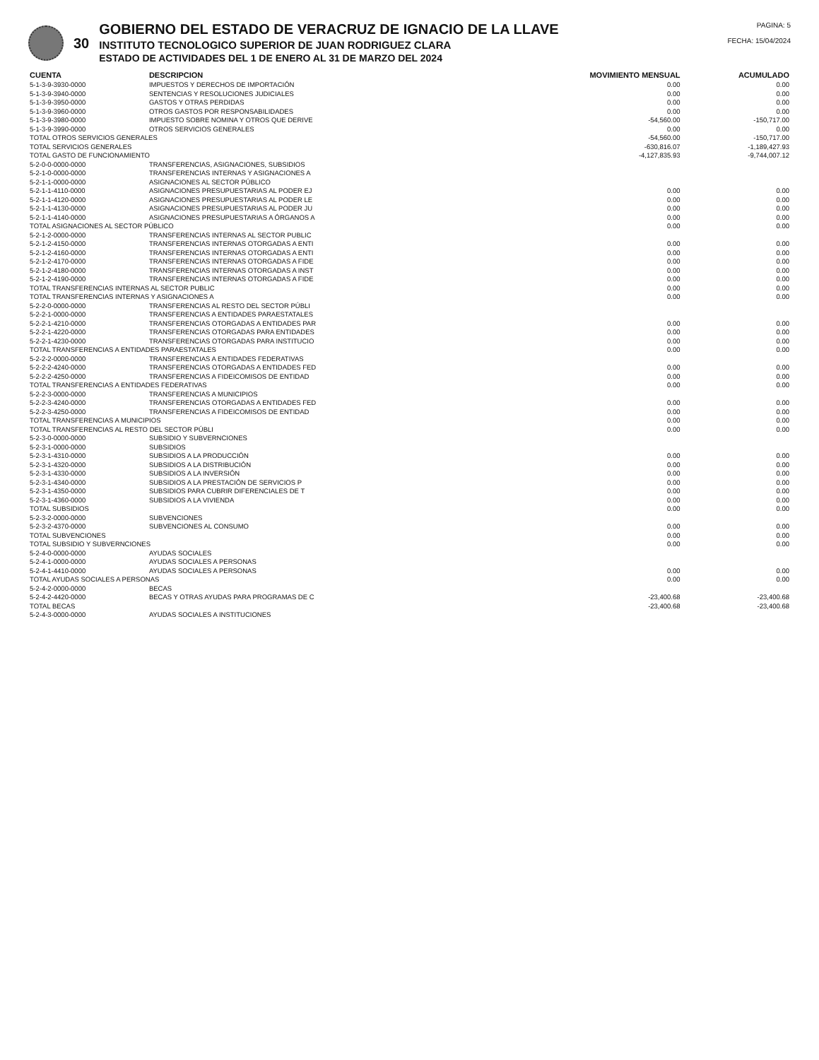30
GOBIERNO DEL ESTADO DE VERACRUZ DE IGNACIO DE LA LLAVE
INSTITUTO TECNOLOGICO SUPERIOR DE JUAN RODRIGUEZ CLARA
ESTADO DE ACTIVIDADES DEL 1 DE ENERO AL 31 DE MARZO DEL 2024
PAGINA: 5
FECHA: 15/04/2024
| CUENTA | DESCRIPCION | MOVIMIENTO MENSUAL | ACUMULADO |
| --- | --- | --- | --- |
| 5-1-3-9-3930-0000 | IMPUESTOS Y DERECHOS DE IMPORTACIÓN | 0.00 | 0.00 |
| 5-1-3-9-3940-0000 | SENTENCIAS Y RESOLUCIONES JUDICIALES | 0.00 | 0.00 |
| 5-1-3-9-3950-0000 | GASTOS Y OTRAS PERDIDAS | 0.00 | 0.00 |
| 5-1-3-9-3960-0000 | OTROS GASTOS POR RESPONSABILIDADES | 0.00 | 0.00 |
| 5-1-3-9-3980-0000 | IMPUESTO SOBRE NOMINA Y OTROS QUE DERIVE | -54,560.00 | -150,717.00 |
| 5-1-3-9-3990-0000 | OTROS SERVICIOS GENERALES | 0.00 | 0.00 |
| TOTAL OTROS SERVICIOS GENERALES | | -54,560.00 | -150,717.00 |
| TOTAL SERVICIOS GENERALES | | -630,816.07 | -1,189,427.93 |
| TOTAL GASTO DE FUNCIONAMIENTO | | -4,127,835.93 | -9,744,007.12 |
| 5-2-0-0-0000-0000 | TRANSFERENCIAS, ASIGNACIONES, SUBSIDIOS | | |
| 5-2-1-0-0000-0000 | TRANSFERENCIAS INTERNAS Y ASIGNACIONES A | | |
| 5-2-1-1-0000-0000 | ASIGNACIONES AL SECTOR PÚBLICO | | |
| 5-2-1-1-4110-0000 | ASIGNACIONES PRESUPUESTARIAS AL PODER EJ | 0.00 | 0.00 |
| 5-2-1-1-4120-0000 | ASIGNACIONES PRESUPUESTARIAS AL PODER LE | 0.00 | 0.00 |
| 5-2-1-1-4130-0000 | ASIGNACIONES PRESUPUESTARIAS AL PODER JU | 0.00 | 0.00 |
| 5-2-1-1-4140-0000 | ASIGNACIONES PRESUPUESTARIAS A ÓRGANOS A | 0.00 | 0.00 |
| TOTAL ASIGNACIONES AL SECTOR PÚBLICO | | 0.00 | 0.00 |
| 5-2-1-2-0000-0000 | TRANSFERENCIAS INTERNAS AL SECTOR PUBLIC | | |
| 5-2-1-2-4150-0000 | TRANSFERENCIAS INTERNAS OTORGADAS A ENTI | 0.00 | 0.00 |
| 5-2-1-2-4160-0000 | TRANSFERENCIAS INTERNAS OTORGADAS A ENTI | 0.00 | 0.00 |
| 5-2-1-2-4170-0000 | TRANSFERENCIAS INTERNAS OTORGADAS A FIDE | 0.00 | 0.00 |
| 5-2-1-2-4180-0000 | TRANSFERENCIAS INTERNAS OTORGADAS A INST | 0.00 | 0.00 |
| 5-2-1-2-4190-0000 | TRANSFERENCIAS INTERNAS OTORGADAS A FIDE | 0.00 | 0.00 |
| TOTAL TRANSFERENCIAS INTERNAS AL SECTOR PUBLIC | | 0.00 | 0.00 |
| TOTAL TRANSFERENCIAS INTERNAS Y ASIGNACIONES A | | 0.00 | 0.00 |
| 5-2-2-0-0000-0000 | TRANSFERENCIAS AL RESTO DEL SECTOR PÚBLI | | |
| 5-2-2-1-0000-0000 | TRANSFERENCIAS A ENTIDADES PARAESTATALES | | |
| 5-2-2-1-4210-0000 | TRANSFERENCIAS OTORGADAS A ENTIDADES PAR | 0.00 | 0.00 |
| 5-2-2-1-4220-0000 | TRANSFERENCIAS OTORGADAS PARA ENTIDADES | 0.00 | 0.00 |
| 5-2-2-1-4230-0000 | TRANSFERENCIAS OTORGADAS PARA INSTITUCIO | 0.00 | 0.00 |
| TOTAL TRANSFERENCIAS A ENTIDADES PARAESTATALES | | 0.00 | 0.00 |
| 5-2-2-2-0000-0000 | TRANSFERENCIAS A ENTIDADES FEDERATIVAS | | |
| 5-2-2-2-4240-0000 | TRANSFERENCIAS OTORGADAS A ENTIDADES FED | 0.00 | 0.00 |
| 5-2-2-2-4250-0000 | TRANSFERENCIAS A FIDEICOMISOS DE ENTIDAD | 0.00 | 0.00 |
| TOTAL TRANSFERENCIAS A ENTIDADES FEDERATIVAS | | 0.00 | 0.00 |
| 5-2-2-3-0000-0000 | TRANSFERENCIAS A MUNICIPIOS | | |
| 5-2-2-3-4240-0000 | TRANSFERENCIAS OTORGADAS A ENTIDADES FED | 0.00 | 0.00 |
| 5-2-2-3-4250-0000 | TRANSFERENCIAS A FIDEICOMISOS DE ENTIDAD | 0.00 | 0.00 |
| TOTAL TRANSFERENCIAS A MUNICIPIOS | | 0.00 | 0.00 |
| TOTAL TRANSFERENCIAS AL RESTO DEL SECTOR PÚBLI | | 0.00 | 0.00 |
| 5-2-3-0-0000-0000 | SUBSIDIO Y SUBVERNCIONES | | |
| 5-2-3-1-0000-0000 | SUBSIDIOS | | |
| 5-2-3-1-4310-0000 | SUBSIDIOS A LA PRODUCCIÓN | 0.00 | 0.00 |
| 5-2-3-1-4320-0000 | SUBSIDIOS A LA DISTRIBUCIÓN | 0.00 | 0.00 |
| 5-2-3-1-4330-0000 | SUBSIDIOS A LA INVERSIÓN | 0.00 | 0.00 |
| 5-2-3-1-4340-0000 | SUBSIDIOS A LA PRESTACIÓN DE SERVICIOS P | 0.00 | 0.00 |
| 5-2-3-1-4350-0000 | SUBSIDIOS PARA CUBRIR DIFERENCIALES DE T | 0.00 | 0.00 |
| 5-2-3-1-4360-0000 | SUBSIDIOS A LA VIVIENDA | 0.00 | 0.00 |
| TOTAL SUBSIDIOS | | 0.00 | 0.00 |
| 5-2-3-2-0000-0000 | SUBVENCIONES | | |
| 5-2-3-2-4370-0000 | SUBVENCIONES AL CONSUMO | 0.00 | 0.00 |
| TOTAL SUBVENCIONES | | 0.00 | 0.00 |
| TOTAL SUBSIDIO Y SUBVERNCIONES | | 0.00 | 0.00 |
| 5-2-4-0-0000-0000 | AYUDAS SOCIALES | | |
| 5-2-4-1-0000-0000 | AYUDAS SOCIALES A PERSONAS | | |
| 5-2-4-1-4410-0000 | AYUDAS SOCIALES A PERSONAS | 0.00 | 0.00 |
| TOTAL AYUDAS SOCIALES A PERSONAS | | 0.00 | 0.00 |
| 5-2-4-2-0000-0000 | BECAS | | |
| 5-2-4-2-4420-0000 | BECAS Y OTRAS AYUDAS PARA PROGRAMAS DE C | -23,400.68 | -23,400.68 |
| TOTAL BECAS | | -23,400.68 | -23,400.68 |
| 5-2-4-3-0000-0000 | AYUDAS SOCIALES A INSTITUCIONES | | |